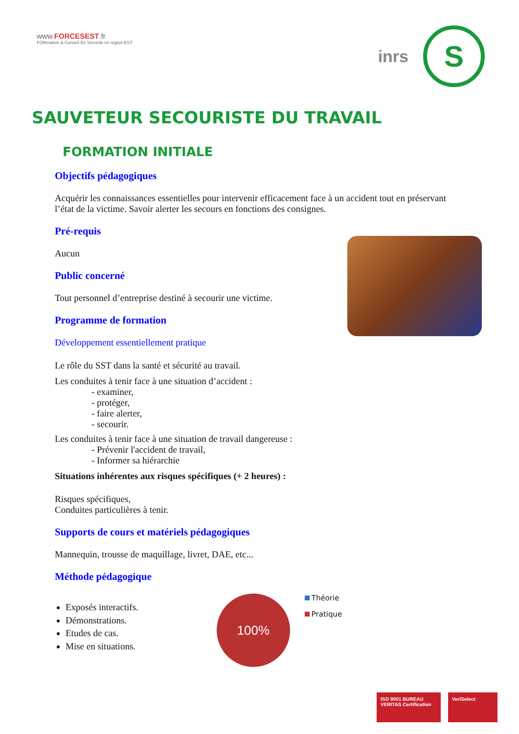www.FORCESEST.fr
FORmation & Conseil En Sécurité en région EST
inrs
S
SAUVETEUR SECOURISTE DU TRAVAIL
FORMATION INITIALE
Objectifs pédagogiques
Acquérir les connaissances essentielles pour intervenir efficacement face à un accident tout en préservant l’état de la victime. Savoir alerter les secours en fonctions des consignes.
Pré-requis
Aucun
Public concerné
Tout personnel d’entreprise destiné à secourir une victime.
Programme de formation
Développement essentiellement pratique
Le rôle du SST dans la santé et sécurité au travail.
Les conduites à tenir face à une situation d’accident :
- examiner,
- protéger,
- faire alerter,
- secourir.
Les conduites à tenir face à une situation de travail dangereuse :
- Prévenir l'accident de travail,
- Informer sa hiérarchie
Situations inhérentes aux risques spécifiques (+ 2 heures) :
Risques spécifiques,
Conduites particulières à tenir.
Supports de cours et matériels pédagogiques
Mannequin, trousse de maquillage, livret, DAE, etc...
Méthode pédagogique
Exposés interactifs.
Démonstrations.
Etudes de cas.
Mise en situations.
100%
Théorie
Pratique
ISO 9001 BUREAU VERITAS Certification
VeriSelect